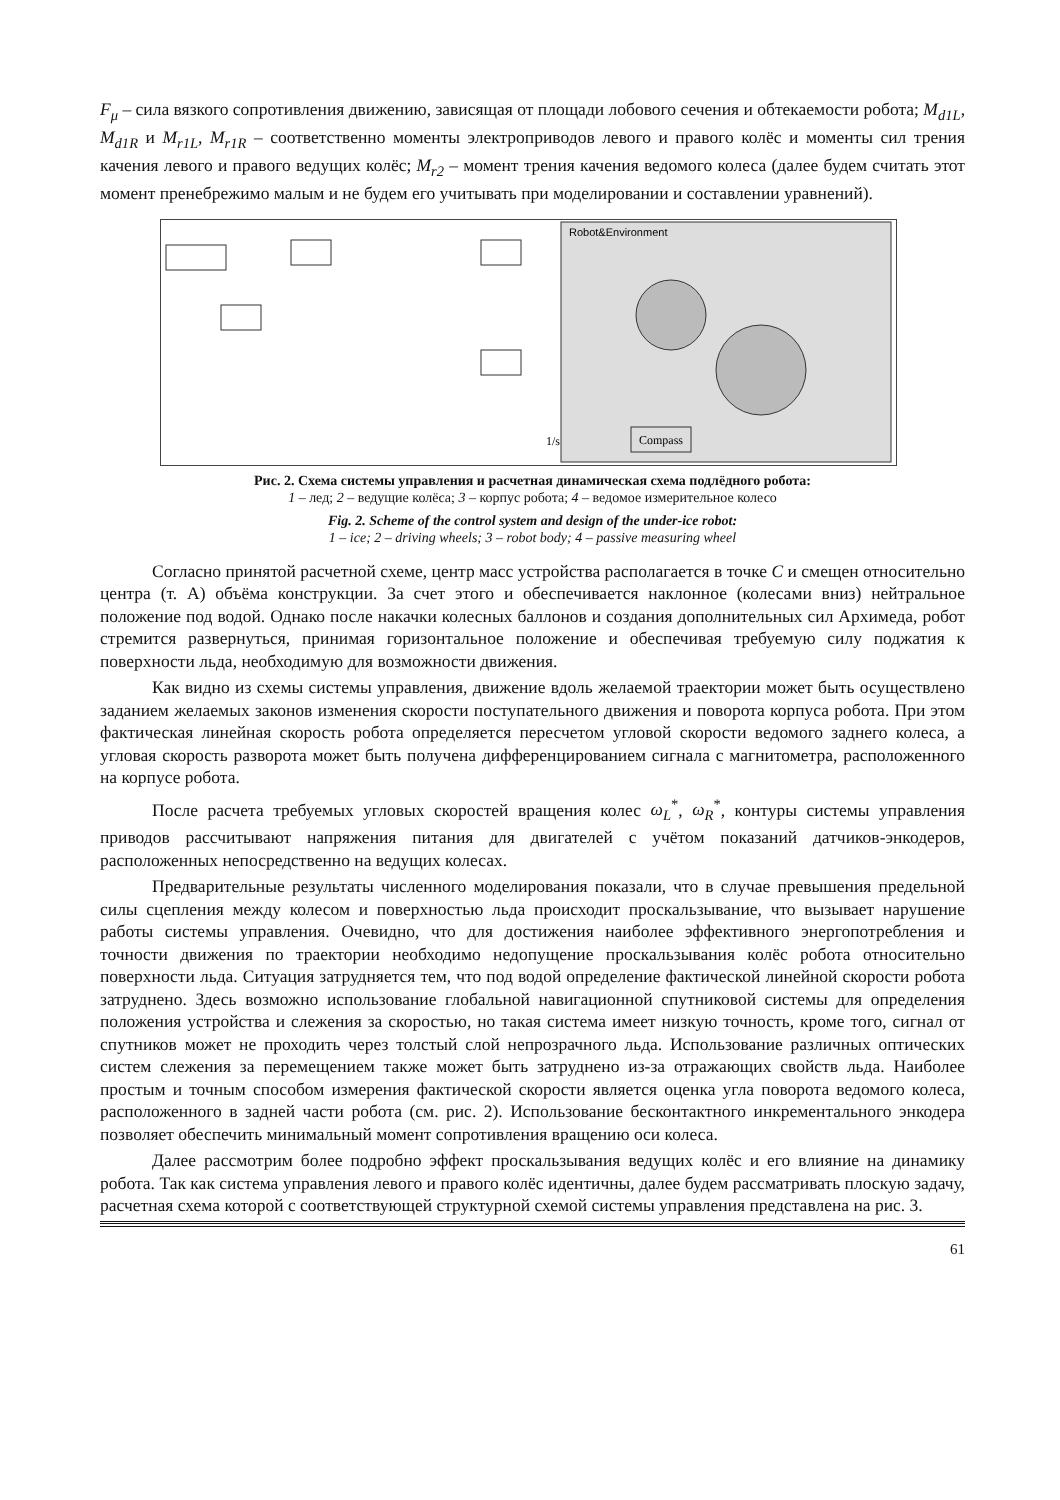F<sub>μ</sub> – сила вязкого сопротивления движению, зависящая от площади лобового сечения и обтекаемости робота; M<sub>d1L</sub>, M<sub>d1R</sub> и M<sub>r1L</sub>, M<sub>r1R</sub> – соответственно моменты электроприводов левого и правого колёс и моменты сил трения качения левого и правого ведущих колёс; M<sub>r2</sub> – момент трения качения ведомого колеса (далее будем считать этот момент пренебрежимо малым и не будем его учитывать при моделировании и составлении уравнений).
Robot&Environment
Compass
1/s
Рис. 2. Схема системы управления и расчетная динамическая схема подлёдного робота:
1 – лед; 2 – ведущие колёса; 3 – корпус робота; 4 – ведомое измерительное колесо
Fig. 2. Scheme of the control system and design of the under-ice robot:
1 – ice; 2 – driving wheels; 3 – robot body; 4 – passive measuring wheel
Согласно принятой расчетной схеме, центр масс устройства располагается в точке C и смещен относительно центра (т. А) объёма конструкции. За счет этого и обеспечивается наклонное (колесами вниз) нейтральное положение под водой. Однако после накачки колесных баллонов и создания дополнительных сил Архимеда, робот стремится развернуться, принимая горизонтальное положение и обеспечивая требуемую силу поджатия к поверхности льда, необходимую для возможности движения.
Как видно из схемы системы управления, движение вдоль желаемой траектории может быть осуществлено заданием желаемых законов изменения скорости поступательного движения и поворота корпуса робота. При этом фактическая линейная скорость робота определяется пересчетом угловой скорости ведомого заднего колеса, а угловая скорость разворота может быть получена дифференцированием сигнала с магнитометра, расположенного на корпусе робота.
После расчета требуемых угловых скоростей вращения колес ω<sub>L</sub><sup>*</sup>, ω<sub>R</sub><sup>*</sup>, контуры системы управления приводов рассчитывают напряжения питания для двигателей с учётом показаний датчиков-энкодеров, расположенных непосредственно на ведущих колесах.
Предварительные результаты численного моделирования показали, что в случае превышения предельной силы сцепления между колесом и поверхностью льда происходит проскальзывание, что вызывает нарушение работы системы управления. Очевидно, что для достижения наиболее эффективного энергопотребления и точности движения по траектории необходимо недопущение проскальзывания колёс робота относительно поверхности льда. Ситуация затрудняется тем, что под водой определение фактической линейной скорости робота затруднено. Здесь возможно использование глобальной навигационной спутниковой системы для определения положения устройства и слежения за скоростью, но такая система имеет низкую точность, кроме того, сигнал от спутников может не проходить через толстый слой непрозрачного льда. Использование различных оптических систем слежения за перемещением также может быть затруднено из-за отражающих свойств льда. Наиболее простым и точным способом измерения фактической скорости является оценка угла поворота ведомого колеса, расположенного в задней части робота (см. рис. 2). Использование бесконтактного инкрементального энкодера позволяет обеспечить минимальный момент сопротивления вращению оси колеса.
Далее рассмотрим более подробно эффект проскальзывания ведущих колёс и его влияние на динамику робота. Так как система управления левого и правого колёс идентичны, далее будем рассматривать плоскую задачу, расчетная схема которой с соответствующей структурной схемой системы управления представлена на рис. 3.
61